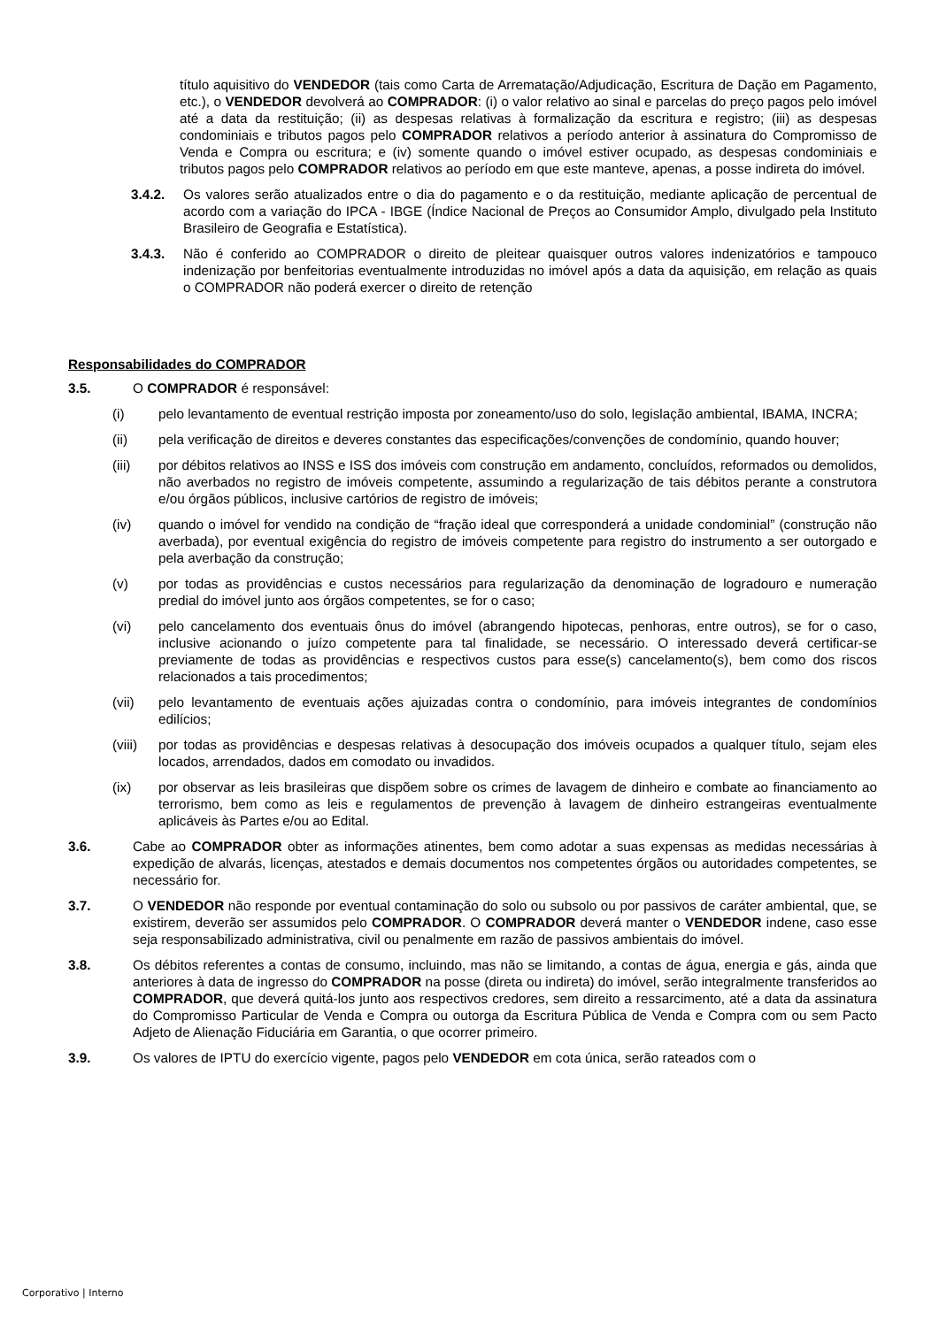título aquisitivo do VENDEDOR (tais como Carta de Arrematação/Adjudicação, Escritura de Dação em Pagamento, etc.), o VENDEDOR devolverá ao COMPRADOR: (i) o valor relativo ao sinal e parcelas do preço pagos pelo imóvel até a data da restituição; (ii) as despesas relativas à formalização da escritura e registro; (iii) as despesas condominiais e tributos pagos pelo COMPRADOR relativos a período anterior à assinatura do Compromisso de Venda e Compra ou escritura; e (iv) somente quando o imóvel estiver ocupado, as despesas condominiais e tributos pagos pelo COMPRADOR relativos ao período em que este manteve, apenas, a posse indireta do imóvel.
3.4.2. Os valores serão atualizados entre o dia do pagamento e o da restituição, mediante aplicação de percentual de acordo com a variação do IPCA - IBGE (Índice Nacional de Preços ao Consumidor Amplo, divulgado pela Instituto Brasileiro de Geografia e Estatística).
3.4.3. Não é conferido ao COMPRADOR o direito de pleitear quaisquer outros valores indenizatórios e tampouco indenização por benfeitorias eventualmente introduzidas no imóvel após a data da aquisição, em relação as quais o COMPRADOR não poderá exercer o direito de retenção
Responsabilidades do COMPRADOR
3.5. O COMPRADOR é responsável:
(i) pelo levantamento de eventual restrição imposta por zoneamento/uso do solo, legislação ambiental, IBAMA, INCRA;
(ii) pela verificação de direitos e deveres constantes das especificações/convenções de condomínio, quando houver;
(iii) por débitos relativos ao INSS e ISS dos imóveis com construção em andamento, concluídos, reformados ou demolidos, não averbados no registro de imóveis competente, assumindo a regularização de tais débitos perante a construtora e/ou órgãos públicos, inclusive cartórios de registro de imóveis;
(iv) quando o imóvel for vendido na condição de “fração ideal que corresponderá a unidade condominial” (construção não averbada), por eventual exigência do registro de imóveis competente para registro do instrumento a ser outorgado e pela averbação da construção;
(v) por todas as providências e custos necessários para regularização da denominação de logradouro e numeração predial do imóvel junto aos órgãos competentes, se for o caso;
(vi) pelo cancelamento dos eventuais ônus do imóvel (abrangendo hipotecas, penhoras, entre outros), se for o caso, inclusive acionando o juízo competente para tal finalidade, se necessário. O interessado deverá certificar-se previamente de todas as providências e respectivos custos para esse(s) cancelamento(s), bem como dos riscos relacionados a tais procedimentos;
(vii) pelo levantamento de eventuais ações ajuizadas contra o condomínio, para imóveis integrantes de condomínios edilícios;
(viii)
por todas as providências e despesas relativas à desocupação dos imóveis ocupados a qualquer título, sejam eles locados, arrendados, dados em comodato ou invadidos.
(ix) por observar as leis brasileiras que dispõem sobre os crimes de lavagem de dinheiro e combate ao financiamento ao terrorismo, bem como as leis e regulamentos de prevenção à lavagem de dinheiro estrangeiras eventualmente aplicáveis às Partes e/ou ao Edital.
3.6. Cabe ao COMPRADOR obter as informações atinentes, bem como adotar a suas expensas as medidas necessárias à expedição de alvarás, licenças, atestados e demais documentos nos competentes órgãos ou autoridades competentes, se necessário for.
3.7. O VENDEDOR não responde por eventual contaminação do solo ou subsolo ou por passivos de caráter ambiental, que, se existirem, deverão ser assumidos pelo COMPRADOR. O COMPRADOR deverá manter o VENDEDOR indene, caso esse seja responsabilizado administrativa, civil ou penalmente em razão de passivos ambientais do imóvel.
3.8. Os débitos referentes a contas de consumo, incluindo, mas não se limitando, a contas de água, energia e gás, ainda que anteriores à data de ingresso do COMPRADOR na posse (direta ou indireta) do imóvel, serão integralmente transferidos ao COMPRADOR, que deverá quitá-los junto aos respectivos credores, sem direito a ressarcimento, até a data da assinatura do Compromisso Particular de Venda e Compra ou outorga da Escritura Pública de Venda e Compra com ou sem Pacto Adjeto de Alienação Fiduciária em Garantia, o que ocorrer primeiro.
3.9. Os valores de IPTU do exercício vigente, pagos pelo VENDEDOR em cota única, serão rateados com o
Corporativo | Interno